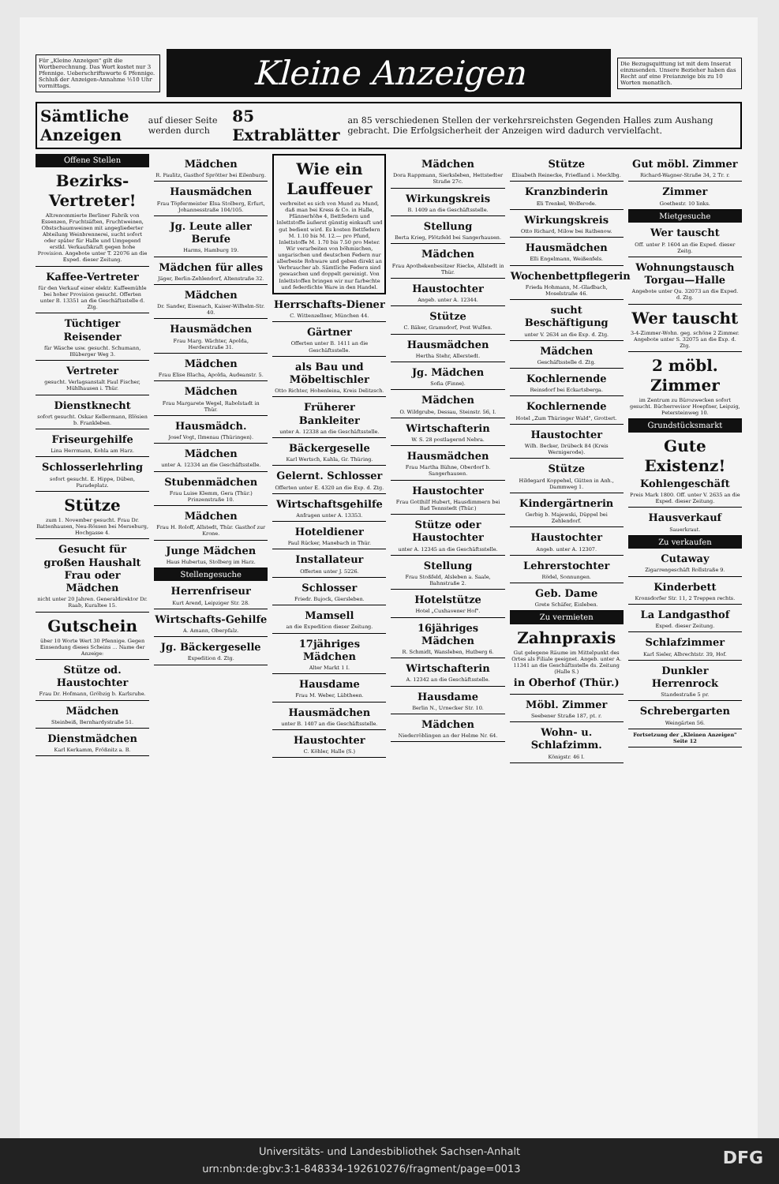Für „Kleine Anzeigen" gilt die Wortberechnung. Das Wort kostet nur 3 Pfennige. Ueberschriftsworte 6 Pfennige. Schluß der Anzeigen-Annahme ½10 Uhr vormittags.
Kleine Anzeigen
Die Bezugsquittung ist mit dem Inserat einzusenden. Unsere Bezieher haben das Recht auf eine Freianzeige bis zu 10 Worten monatlich.
Sämtliche Anzeigen auf dieser Seite werden durch 85 Extrablätter an 85 verschiedenen Stellen der verkehrsreichsten Gegenden Halles zum Aushang gebracht. Die Erfolgsicherheit der Anzeigen wird dadurch vervielfacht.
Offene Stellen
Bezirks-Vertreter!
Altrenommierte Berliner Fabrik von Essenzen, Fruchtsäften, Fruchtweinen, Obstschaumweinen mit angegliederter Abteilung Weinbrennerei, sucht sofort oder später für Halle und Umgegend erstkl. Verkaufskraft gegen hohe Provision. Angebote unter T. 22076 an die Exped. dieser Zeitung.
Kaffee-Vertreter
für den Verkauf einer elektr. Kaffeemühle bei hoher Provision gesucht. Offerten unter B. 13351 an die Geschäftsstelle d. Ztg.
Tüchtiger Reisender
für Wäsche usw. gesucht. Schumann, Blüberger Weg 3.
Vertreter
gesucht. Verlagsanstalt Paul Fischer, Mühlhausen i. Thür.
Dienstknecht
sofort gesucht. Oskar Kellermann, Blösien b. Frankleben.
Friseurgehilfe
Lina Herrmann, Kohla am Harz.
Schlosserlehrling
sofort gesucht. E. Hippe, Düben, Paradeplatz.
Stütze
zum 1. November gesucht. Frau Dr. Battenhausen, Neu-Rössen bei Merseburg, Hochgasse 4.
Gesucht für großen Haushalt Frau oder Mädchen
nicht unter 20 Jahren. Generaldirektor Dr. Raab, Kuraltee 15.
Gutschein
über 10 Worte Wert 30 Pfennige. Gegen Einsendung dieses Scheins ... Name der Anzeige:
Stütze od. Haustochter
Frau Dr. Hofmann, Gröbzig b. Karlsruhe.
Mädchen
Steinbeiß, Bernhardystraße 51.
Dienstmädchen
Karl Kerkamm, Frößnitz a. B.
Mädchen
R. Paulitz, Gasthof Sprötter bei Eilenburg.
Hausmädchen
Frau Töpfermeister Elsa Stolberg, Erfurt, Johannesstraße 104/105.
Jg. Leute aller Berufe
Harms, Hamburg 19.
Mädchen für alles
Jäger, Berlin-Zehlendorf, Altenstraße 32.
Mädchen
Dr. Sander, Eisenach, Kaiser-Wilhelm-Str. 40.
Hausmädchen
Frau Marg. Wächter, Apolda, Herderstraße 31.
Mädchen
Frau Elise Blacha, Apolda, Audeanstr. 5.
Mädchen
Frau Margarete Wegel, Rabolstadt in Thür.
Hausmädch.
Josef Vogt, Ilmenau (Thüringen).
Mädchen
unter A. 12334 an die Geschäftsstelle.
Stubenmädchen
Frau Luise Klemm, Gera (Thür.) Prinzenstraße 10.
Mädchen
Frau H. Roloff, Allstedt, Thür. Gasthof zur Krone.
Junge Mädchen
Haus Hubertus, Stolberg im Harz.
Stellengesuche
Herrenfriseur
Kurt Arend, Leipziger Str. 28.
Wirtschafts-Gehilfe
A. Amann, Oberpfalz.
Jg. Bäckergeselle
Expedition d. Ztg.
Wie ein Lauffeuer
verbreitet es sich von Mund zu Mund, daß man bei Kress & Co. in Halle, Pfännerhöhe 4, Bettfedern und Inlettstoffe äußerst günstig einkauft und gut bedient wird. Es kosten Bettfedern M. 1.10 bis M. 12.— pro Pfund, Inlettstoffe M. 1.70 bis 7.50 pro Meter. Wir verarbeiten von böhmischen, ungarischen und deutschen Federn nur allerbeste Rohware und geben direkt an Verbraucher ab. Sämtliche Federn sind gewaschen und doppelt gereinigt. Von Inlettstoffen bringen wir nur farbechte und federdichte Ware in den Handel.
Herrschafts-Diener
C. Wittenzellner, München 44.
Gärtner
Offerten unter B. 1411 an die Geschäftsstelle.
als Bau und Möbeltischler
Otto Richter, Hohenleina, Kreis Delitzsch.
Früherer Bankleiter
unter A. 12338 an die Geschäftsstelle.
Bäckergeselle
Karl Wertsch, Kahla, Gr. Thüring.
Gelernt. Schlosser
Offerten unter E. 4320 an die Exp. d. Ztg.
Wirtschaftsgehilfe
Anfragen unter A. 13353.
Hoteldiener
Paul Rücker, Manebach in Thür.
Installateur
Offerten unter J. 5226.
Schlosser
Friedr. Bujock, Giersleben.
Mamsell
an die Expedition dieser Zeitung.
17jähriges Mädchen
Alter Markt 1 I.
Hausdame
Frau M. Weber, Lübtheen.
Hausmädchen
unter B. 1407 an die Geschäftsstelle.
Haustochter
C. Köhler, Halle (S.)
Mädchen
Dora Rappmann, Sierksleben, Hettstedter Straße 27c.
Wirkungskreis
B. 1409 an die Geschäftsstelle.
Stellung
Berta Krieg, Plötzfeld bei Sangerhausen.
Mädchen
Frau Apothekenbesitzer Riecke, Allstedt in Thür.
Haustochter
Angeb. unter A. 12344.
Stütze
C. Bäker, Gramsdorf, Post Wulfen.
Hausmädchen
Hertha Stehr, Allerstedt.
Jg. Mädchen
Sofia (Finne).
Mädchen
O. Wildgrube, Dessau, Steinstr. 56, I.
Wirtschafterin
W. S. 28 postlagernd Nebra.
Hausmädchen
Frau Martha Bühne, Oberdorf b. Sangerhausen.
Haustochter
Frau Gotthilf Hubert, Hausdimmern bei Bad Tennstedt (Thür.)
Stütze oder Haustochter
unter A. 12345 an die Geschäftsstelle.
Stellung
Frau Stoßfeld, Alsleben a. Saale, Bahnstraße 2.
Hotelstütze
Hotel „Cuxhavener Hof".
16jähriges Mädchen
R. Schmidt, Wansleben, Hutberg 6.
Wirtschafterin
A. 12342 an die Geschäftsstelle.
Hausdame
Berlin N., Urnecker Str. 10.
Mädchen
Niederröblingen an der Helme Nr. 64.
Stütze
Elisabeth Reinecke, Friedland i. Mecklbg.
Kranzbinderin
Eli Trenkel, Wolferode.
Wirkungskreis
Otto Richard, Milow bei Rathenow.
Hausmädchen
Elli Engelmann, Weißenfels.
Wochenbettpflegerin
Frieda Hohmann, M.-Gladbach, Moselstraße 46.
sucht Beschäftigung
unter V. 2634 an die Exp. d. Ztg.
Mädchen
Geschäftsstelle d. Ztg.
Kochlernende
Reinsdorf bei Eckartsberga.
Kochlernende
Hotel „Zum Thüringer Wald", Grottert.
Haustochter
Wilh. Becker, Drübeck 84 (Kreis Wernigerode).
Stütze
Hildegard Koppehel, Gütten in Anh., Dammweg 1.
Kindergärtnerin
Gerbig b. Majewski, Düppel bei Zehlendorf.
Haustochter
Angeb. unter A. 12307.
Lehrerstochter
Rödel, Sonnungen.
Geb. Dame
Grete Schäfer, Eisleben.
Zu vermieten
Zahnpraxis
Gut gelegene Räume im Mittelpunkt des Ortes als Filiale geeignet. Angeb. unter A. 11341 an die Geschäftsstelle ds. Zeitung (Halle S.)
in Oberhof (Thür.)
Möbl. Zimmer
Seebener Straße 187, pt. r.
Wohn- u. Schlafzimm.
Königstr. 46 I.
Gut möbl. Zimmer
Richard-Wagner-Straße 34, 2 Tr. r.
Zimmer
Goethestr. 10 links.
Mietgesuche
Wer tauscht
Off. unter P. 1604 an die Exped. dieser Zeitg.
Wohnungstausch Torgau—Halle
Angebote unter Qu. 32073 an die Exped. d. Ztg.
Wer tauscht
3-4-Zimmer-Wohn. geg. schöne 2 Zimmer. Angebote unter S. 32075 an die Exp. d. Ztg.
2 möbl. Zimmer
im Zentrum zu Bürozwecken sofort gesucht. Bücherrevisor Hoepfner, Leipzig, Petersteinweg 10.
Grundstücksmarkt
Gute Existenz!
Kohlengeschäft
Preis Mark 1800. Off. unter V. 2635 an die Exped. dieser Zeitung.
Hausverkauf
Sauerkraut.
Zu verkaufen
Cutaway
Zigarrengeschäft Rollstraße 9.
Kinderbett
Kronsdorfer Str. 11, 2 Treppen rechts.
La Landgasthof
Exped. dieser Zeitung.
Schlafzimmer
Karl Sieler, Albrechtstr. 39, Hof.
Dunkler Herrenrock
Standestraße 5 pr.
Schrebergarten
Weingärten 56.
Fortsetzung der „Kleinen Anzeigen" Seite 12
Universitäts- und Landesbibliothek Sachsen-Anhalt
urn:nbn:de:gbv:3:1-848334-192610276/fragment/page=0013 DFG